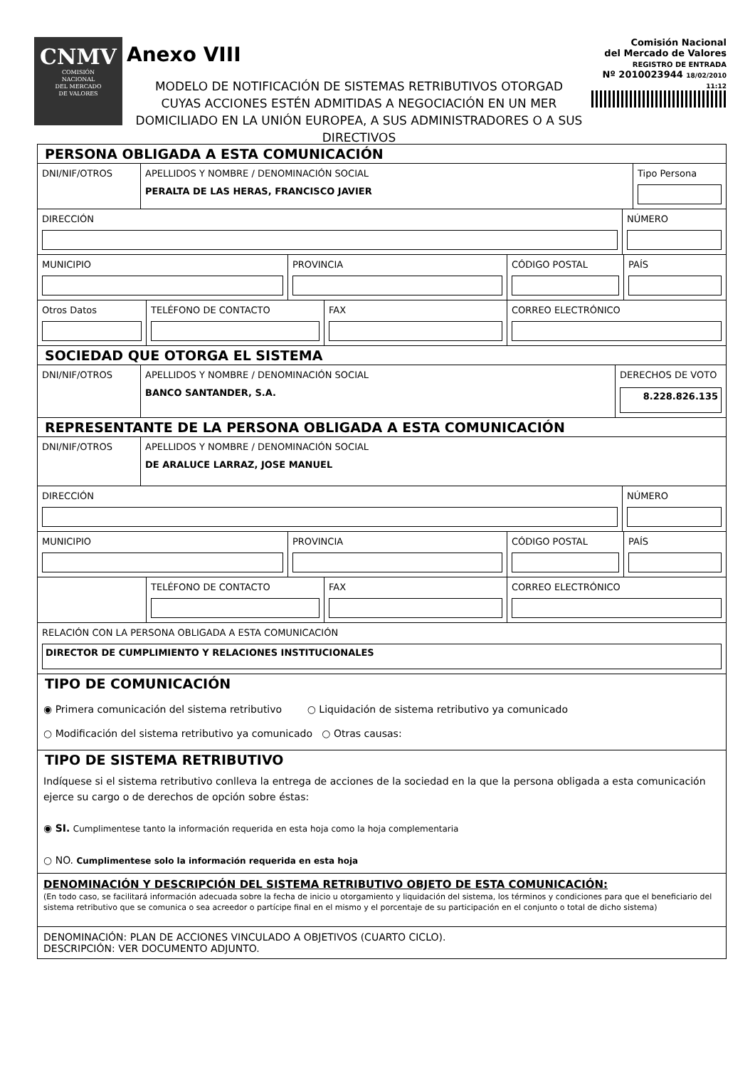CNMV
COMISIÓN
NACIONAL
DEL MERCADO
DE VALORES
Anexo VIII
MODELO DE NOTIFICACIÓN DE SISTEMAS RETRIBUTIVOS OTORGAD
CUYAS ACCIONES ESTÉN ADMITIDAS A NEGOCIACIÓN EN UN MER
DOMICILIADO EN LA UNIÓN EUROPEA, A SUS ADMINISTRADORES O A SUS DIRECTIVOS
Comisión Nacional
del Mercado de Valores
REGISTRO DE ENTRADA
Nº 2010023944 18/02/2010 11:12
PERSONA OBLIGADA A ESTA COMUNICACIÓN
DNI/NIF/OTROS APELLIDOS Y NOMBRE / DENOMINACIÓN SOCIAL
PERALTA DE LAS HERAS, FRANCISCO JAVIER
Tipo Persona
DIRECCIÓN NÚMERO
MUNICIPIO PROVINCIA CÓDIGO POSTAL PAÍS
Otros Datos TELÉFONO DE CONTACTO FAX CORREO ELECTRÓNICO
SOCIEDAD QUE OTORGA EL SISTEMA
DNI/NIF/OTROS APELLIDOS Y NOMBRE / DENOMINACIÓN SOCIAL
BANCO SANTANDER, S.A.
DERECHOS DE VOTO
8.228.826.135
REPRESENTANTE DE LA PERSONA OBLIGADA A ESTA COMUNICACIÓN
DNI/NIF/OTROS
APELLIDOS Y NOMBRE / DENOMINACIÓN SOCIAL
DE ARALUCE LARRAZ, JOSE MANUEL
DIRECCIÓN NÚMERO
MUNICIPIO PROVINCIA CÓDIGO POSTAL PAÍS
TELÉFONO DE CONTACTO FAX CORREO ELECTRÓNICO
RELACIÓN CON LA PERSONA OBLIGADA A ESTA COMUNICACIÓN
DIRECTOR DE CUMPLIMIENTO Y RELACIONES INSTITUCIONALES
TIPO DE COMUNICACIÓN
◉ Primera comunicación del sistema retributivo ○ Liquidación de sistema retributivo ya comunicado
○ Modificación del sistema retributivo ya comunicado ○ Otras causas:
TIPO DE SISTEMA RETRIBUTIVO
Indíquese si el sistema retributivo conlleva la entrega de acciones de la sociedad en la que la persona obligada a esta comunicación ejerce su cargo o de derechos de opción sobre éstas:
◉ SI. Cumplimentese tanto la información requerida en esta hoja como la hoja complementaria
○ NO. Cumplimentese solo la información requerida en esta hoja
DENOMINACIÓN Y DESCRIPCIÓN DEL SISTEMA RETRIBUTIVO OBJETO DE ESTA COMUNICACIÓN:
(En todo caso, se facilitará información adecuada sobre la fecha de inicio u otorgamiento y liquidación del sistema, los términos y condiciones para que el beneficiario del sistema retributivo que se comunica o sea acreedor o partícipe final en el mismo y el porcentaje de su participación en el conjunto o total de dicho sistema)
DENOMINACIÓN: PLAN DE ACCIONES VINCULADO A OBJETIVOS (CUARTO CICLO).
DESCRIPCIÓN: VER DOCUMENTO ADJUNTO.